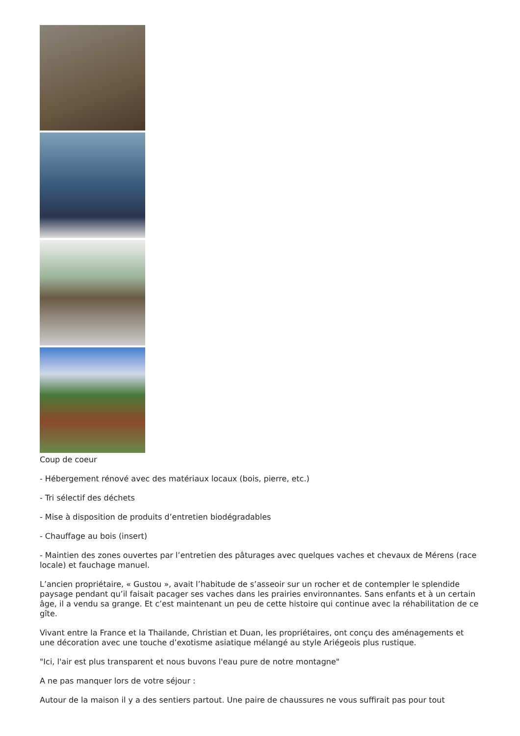Coup de coeur
- Hébergement rénové avec des matériaux locaux (bois, pierre, etc.)
- Tri sélectif des déchets
- Mise à disposition de produits d’entretien biodégradables
- Chauffage au bois (insert)
- Maintien des zones ouvertes par l’entretien des pâturages avec quelques vaches et chevaux de Mérens (race locale) et fauchage manuel.
L’ancien propriétaire, « Gustou », avait l’habitude de s’asseoir sur un rocher et de contempler le splendide paysage pendant qu’il faisait pacager ses vaches dans les prairies environnantes. Sans enfants et à un certain âge, il a vendu sa grange. Et c’est maintenant un peu de cette histoire qui continue avec la réhabilitation de ce gîte.
Vivant entre la France et la Thailande, Christian et Duan, les propriétaires, ont conçu des aménagements et une décoration avec une touche d’exotisme asiatique mélangé au style Ariégeois plus rustique.
"Ici, l'air est plus transparent et nous buvons l'eau pure de notre montagne"
A ne pas manquer lors de votre séjour :
Autour de la maison il y a des sentiers partout. Une paire de chaussures ne vous suffirait pas pour tout